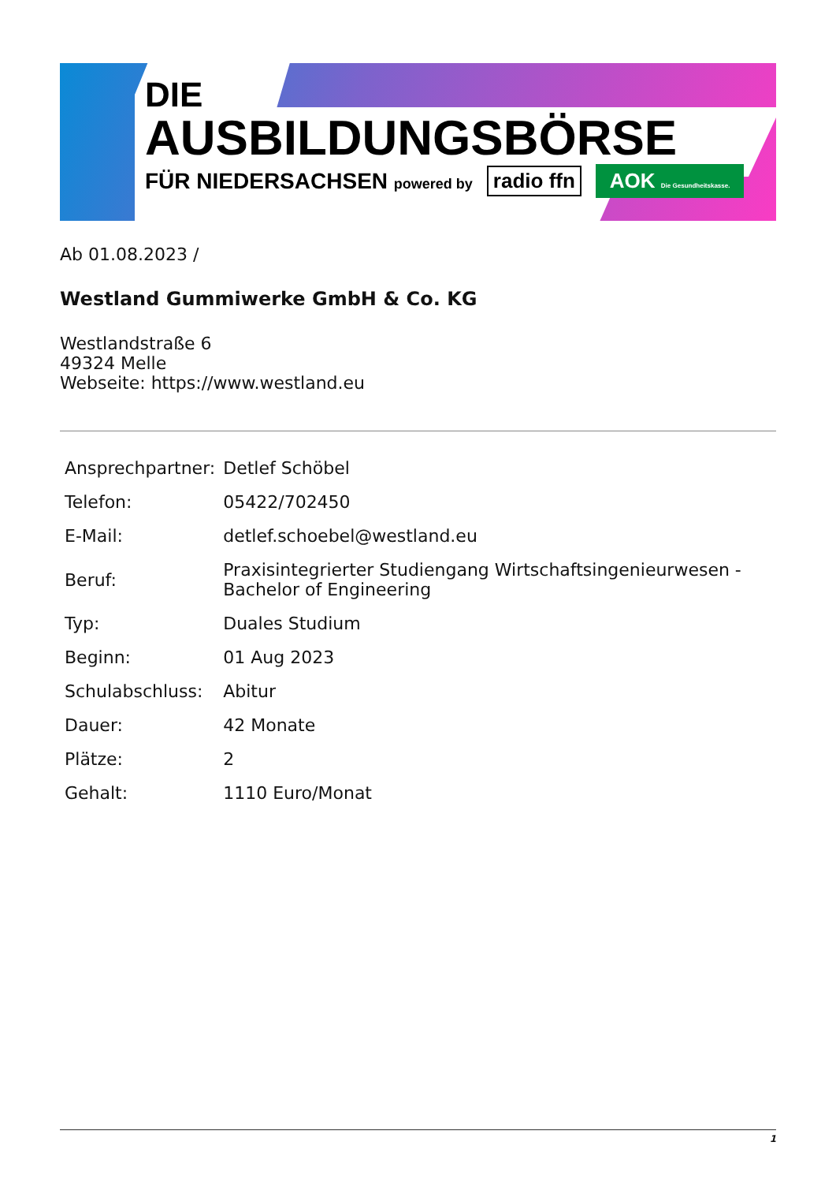DIE
AUSBILDUNGSBÖRSE
FÜR NIEDERSACHSEN powered by radio ffn AOK Die Gesundheitskasse.
Ab 01.08.2023 /
Westland Gummiwerke GmbH & Co. KG
Westlandstraße 6
49324 Melle
Webseite: https://www.westland.eu
| Ansprechpartner: | Detlef Schöbel |
| Telefon: | 05422/702450 |
| E-Mail: | detlef.schoebel@westland.eu |
| Beruf: | Praxisintegrierter Studiengang Wirtschaftsingenieurwesen - Bachelor of Engineering |
| Typ: | Duales Studium |
| Beginn: | 01 Aug 2023 |
| Schulabschluss: | Abitur |
| Dauer: | 42 Monate |
| Plätze: | 2 |
| Gehalt: | 1110 Euro/Monat |
1